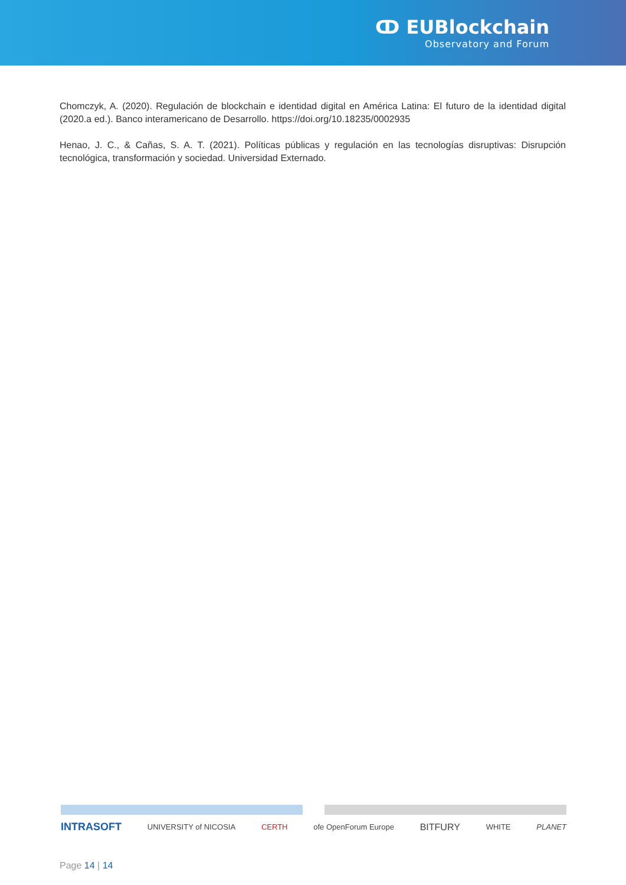ↀ EUBlockchain
Observatory and Forum
Chomczyk, A. (2020). Regulación de blockchain e identidad digital en América Latina: El futuro de la identidad digital (2020.a ed.). Banco interamericano de Desarrollo. https://doi.org/10.18235/0002935
Henao, J. C., & Cañas, S. A. T. (2021). Políticas públicas y regulación en las tecnologías disruptivas: Disrupción tecnológica, transformación y sociedad. Universidad Externado.
INTRASOFT UNIVERSITY of NICOSIA CERTH ofe OpenForum Europe BITFURY WHITE PLANET
Page 14 | 14